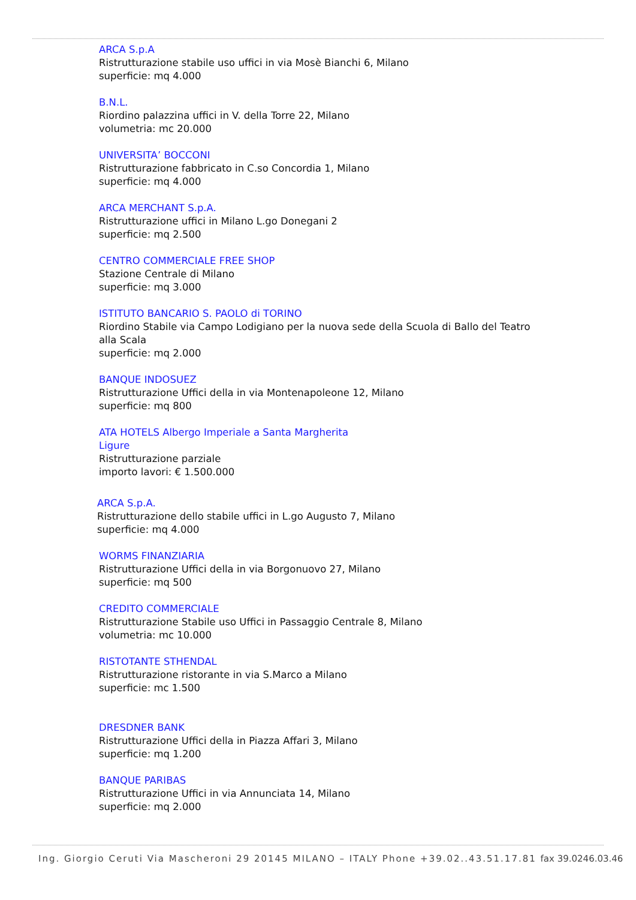ARCA S.p.A
Ristrutturazione stabile uso uffici in via Mosè Bianchi 6, Milano
superficie: mq 4.000
B.N.L.
Riordino palazzina uffici in V. della Torre 22, Milano
volumetria: mc 20.000
UNIVERSITA’ BOCCONI
Ristrutturazione fabbricato in C.so Concordia 1, Milano
superficie: mq 4.000
ARCA MERCHANT S.p.A.
Ristrutturazione uffici in Milano L.go Donegani 2
superficie: mq 2.500
CENTRO COMMERCIALE FREE SHOP
Stazione Centrale di Milano
superficie: mq 3.000
ISTITUTO BANCARIO S. PAOLO di TORINO
Riordino Stabile via Campo Lodigiano per la nuova sede della Scuola di Ballo del Teatro alla Scala
superficie: mq 2.000
BANQUE INDOSUEZ
Ristrutturazione Uffici della in via Montenapoleone 12, Milano
superficie: mq 800
ATA HOTELS Albergo Imperiale a Santa Margherita
Ligure
Ristrutturazione parziale
importo lavori: € 1.500.000
ARCA S.p.A.
Ristrutturazione dello stabile uffici in L.go Augusto 7, Milano
superficie: mq 4.000
WORMS FINANZIARIA
Ristrutturazione Uffici della in via Borgonuovo 27, Milano
superficie: mq 500
CREDITO COMMERCIALE
Ristrutturazione Stabile uso Uffici in Passaggio Centrale 8, Milano
volumetria: mc 10.000
RISTOTANTE STHENDAL
Ristrutturazione ristorante in via S.Marco a Milano
superficie: mc 1.500
DRESDNER BANK
Ristrutturazione Uffici della in Piazza Affari 3, Milano
superficie: mq 1.200
BANQUE PARIBAS
Ristrutturazione Uffici in via Annunciata 14, Milano
superficie: mq 2.000
Ing. Giorgio Ceruti Via Mascheroni 29 20145 MILANO – ITALY Phone +39.02..43.51.17.81 fax 39.0246.03.46